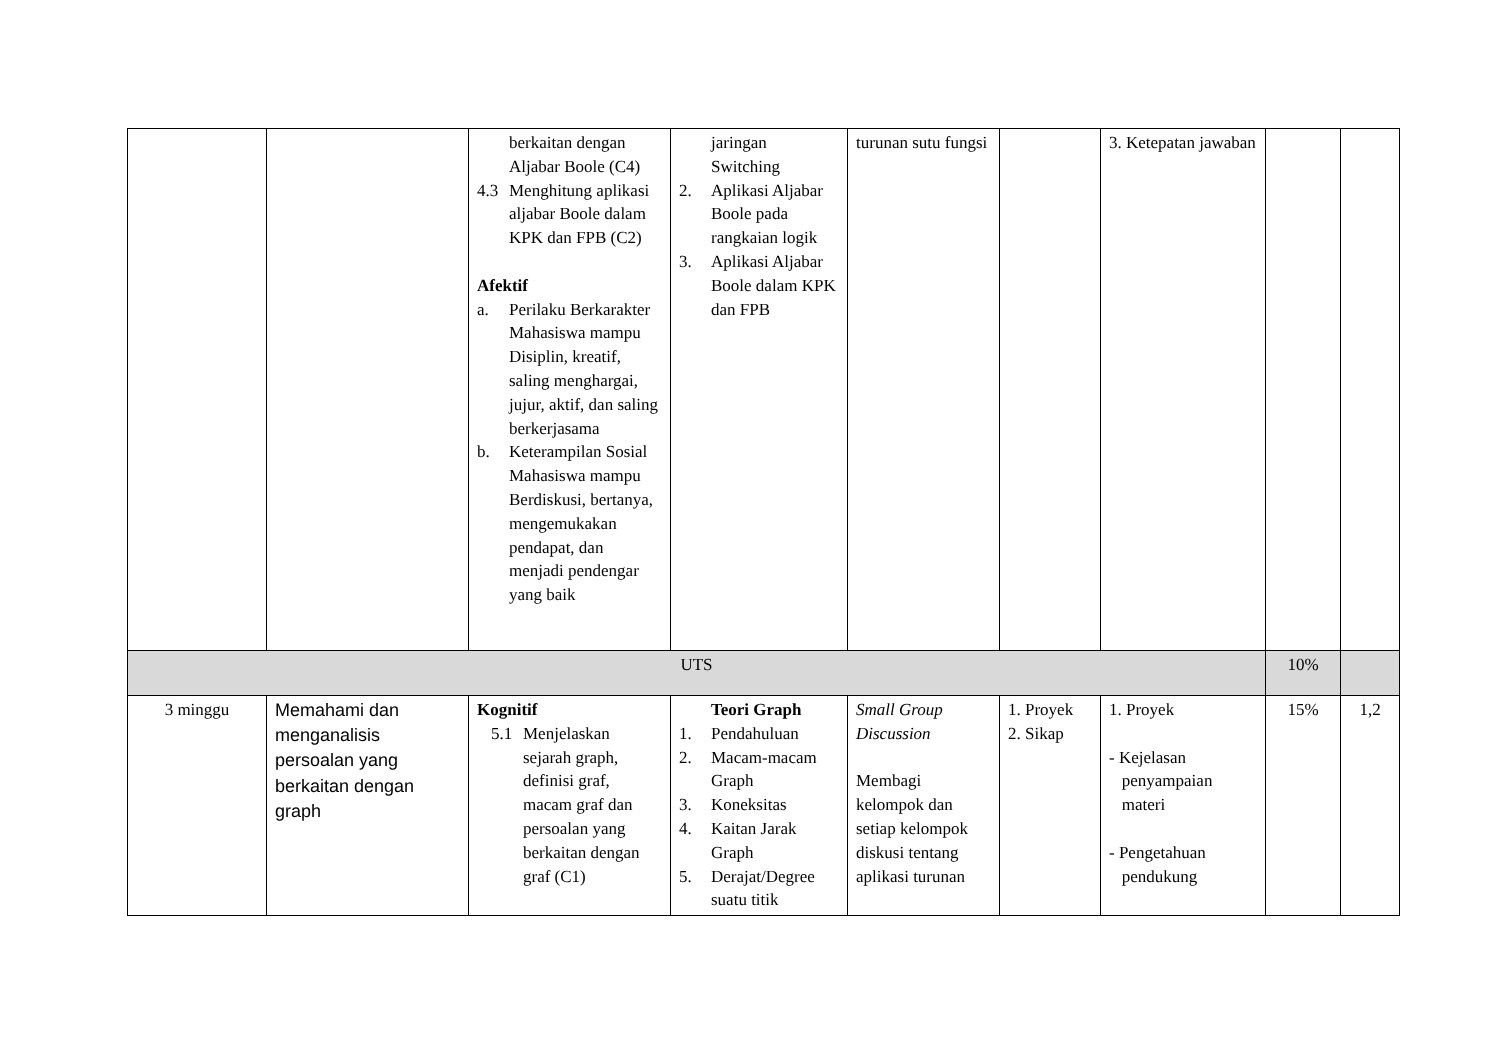| | | berkaitan dengan Aljabar Boole (C4) 4.3 Menghitung aplikasi aljabar Boole dalam KPK dan FPB (C2) Afektif a. Perilaku Berkarakter Mahasiswa mampu Disiplin, kreatif, saling menghargai, jujur, aktif, dan saling berkerjasama b. Keterampilan Sosial Mahasiswa mampu Berdiskusi, bertanya, mengemukakan pendapat, dan menjadi pendengar yang baik | jaringan Switching 2. Aplikasi Aljabar Boole pada rangkaian logik 3. Aplikasi Aljabar Boole dalam KPK dan FPB | turunan sutu fungsi | | 3. Ketepatan jawaban | | |
| UTS | | | | | | | 10% | |
| 3 minggu | Memahami dan menganalisis persoalan yang berkaitan dengan graph | Kognitif 5.1 Menjelaskan sejarah graph, definisi graf, macam graf dan persoalan yang berkaitan dengan graf (C1) | Teori Graph 1. Pendahuluan 2. Macam-macam Graph 3. Koneksitas 4. Kaitan Jarak Graph 5. Derajat/Degree suatu titik | Small Group Discussion Membagi kelompok dan setiap kelompok diskusi tentang aplikasi turunan | 1. Proyek 2. Sikap | 1. Proyek - Kejelasan penyampaian materi - Pengetahuan pendukung | 15% | 1,2 |